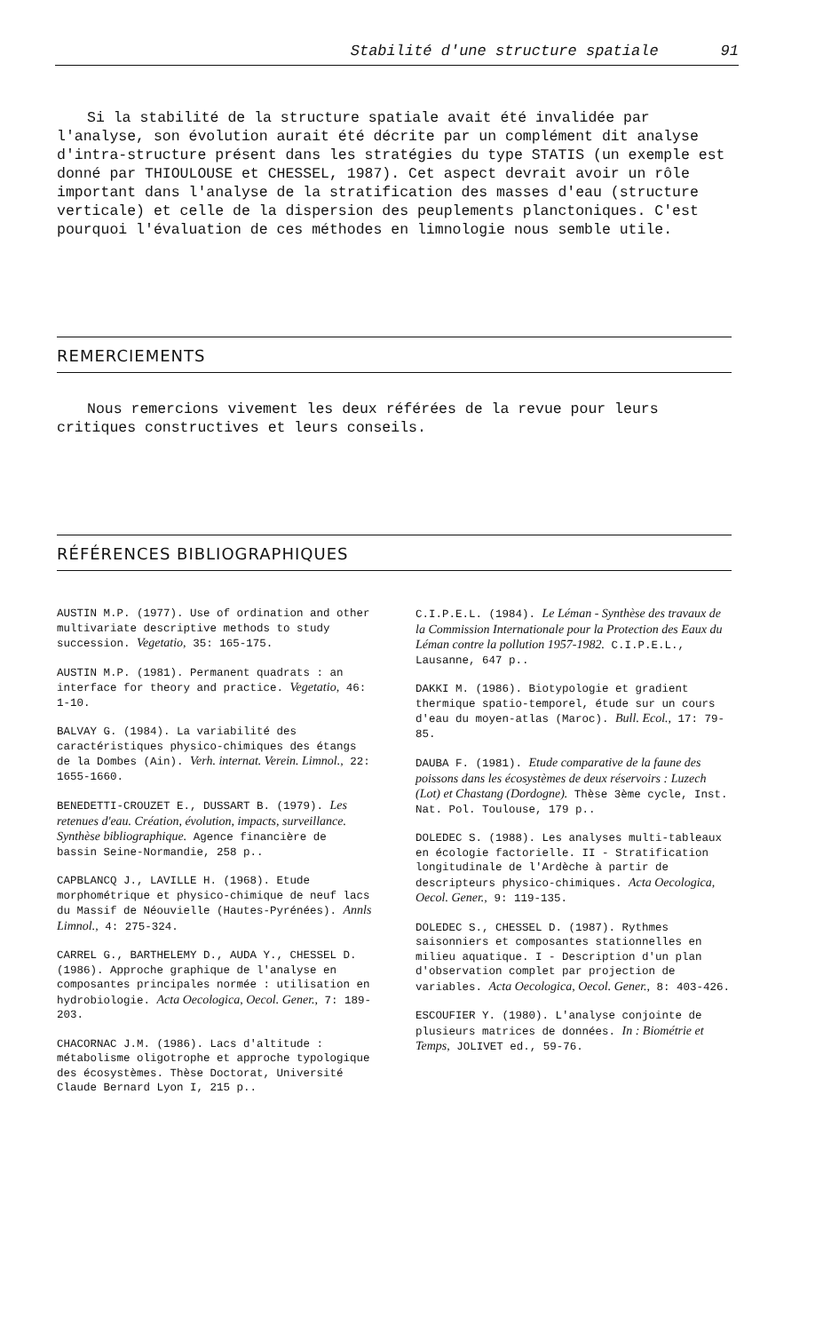Stabilité d'une structure spatiale 91
Si la stabilité de la structure spatiale avait été invalidée par l'analyse, son évolution aurait été décrite par un complément dit analyse d'intra-structure présent dans les stratégies du type STATIS (un exemple est donné par THIOULOUSE et CHESSEL, 1987). Cet aspect devrait avoir un rôle important dans l'analyse de la stratification des masses d'eau (structure verticale) et celle de la dispersion des peuplements planctoniques. C'est pourquoi l'évaluation de ces méthodes en limnologie nous semble utile.
REMERCIEMENTS
Nous remercions vivement les deux référées de la revue pour leurs critiques constructives et leurs conseils.
RÉFÉRENCES BIBLIOGRAPHIQUES
AUSTIN M.P. (1977). Use of ordination and other multivariate descriptive methods to study succession. Vegetatio, 35: 165-175.
AUSTIN M.P. (1981). Permanent quadrats : an interface for theory and practice. Vegetatio, 46: 1-10.
BALVAY G. (1984). La variabilité des caractéristiques physico-chimiques des étangs de la Dombes (Ain). Verh. internat. Verein. Limnol., 22: 1655-1660.
BENEDETTI-CROUZET E., DUSSART B. (1979). Les retenues d'eau. Création, évolution, impacts, surveillance. Synthèse bibliographique. Agence financière de bassin Seine-Normandie, 258 p..
CAPBLANCQ J., LAVILLE H. (1968). Etude morphométrique et physico-chimique de neuf lacs du Massif de Néouvielle (Hautes-Pyrénées). Annls Limnol., 4: 275-324.
CARREL G., BARTHELEMY D., AUDA Y., CHESSEL D. (1986). Approche graphique de l'analyse en composantes principales normée : utilisation en hydrobiologie. Acta Oecologica, Oecol. Gener., 7: 189-203.
CHACORNAC J.M. (1986). Lacs d'altitude : métabolisme oligotrophe et approche typologique des écosystèmes. Thèse Doctorat, Université Claude Bernard Lyon I, 215 p..
C.I.P.E.L. (1984). Le Léman - Synthèse des travaux de la Commission Internationale pour la Protection des Eaux du Léman contre la pollution 1957-1982. C.I.P.E.L., Lausanne, 647 p..
DAKKI M. (1986). Biotypologie et gradient thermique spatio-temporel, étude sur un cours d'eau du moyen-atlas (Maroc). Bull. Ecol., 17: 79-85.
DAUBA F. (1981). Etude comparative de la faune des poissons dans les écosystèmes de deux réservoirs : Luzech (Lot) et Chastang (Dordogne). Thèse 3ème cycle, Inst. Nat. Pol. Toulouse, 179 p..
DOLEDEC S. (1988). Les analyses multi-tableaux en écologie factorielle. II - Stratification longitudinale de l'Ardèche à partir de descripteurs physico-chimiques. Acta Oecologica, Oecol. Gener., 9: 119-135.
DOLEDEC S., CHESSEL D. (1987). Rythmes saisonniers et composantes stationnelles en milieu aquatique. I - Description d'un plan d'observation complet par projection de variables. Acta Oecologica, Oecol. Gener., 8: 403-426.
ESCOUFIER Y. (1980). L'analyse conjointe de plusieurs matrices de données. In : Biométrie et Temps, JOLIVET ed., 59-76.